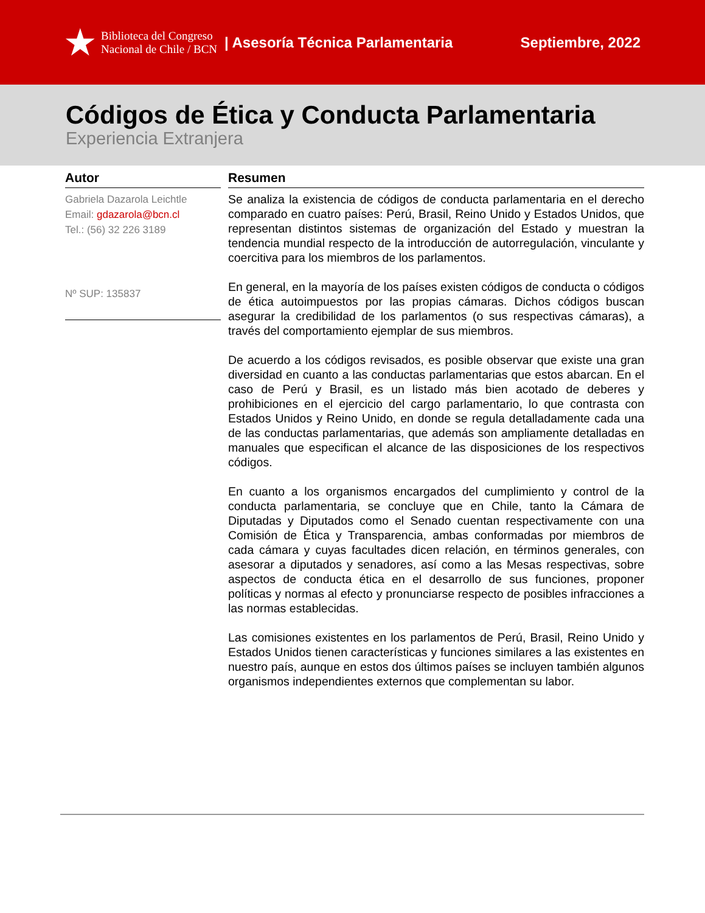★ Biblioteca del Congreso
Nacional de Chile / BCN
| Asesoría Técnica Parlamentaria
Septiembre, 2022
Códigos de Ética y Conducta Parlamentaria
Experiencia Extranjera
Autor
Gabriela Dazarola Leichtle
Email: gdazarola@bcn.cl
Tel.: (56) 32 226 3189
Nº SUP: 135837
Resumen
Se analiza la existencia de códigos de conducta parlamentaria en el derecho comparado en cuatro países: Perú, Brasil, Reino Unido y Estados Unidos, que representan distintos sistemas de organización del Estado y muestran la tendencia mundial respecto de la introducción de autorregulación, vinculante y coercitiva para los miembros de los parlamentos.
En general, en la mayoría de los países existen códigos de conducta o códigos de ética autoimpuestos por las propias cámaras. Dichos códigos buscan asegurar la credibilidad de los parlamentos (o sus respectivas cámaras), a través del comportamiento ejemplar de sus miembros.
De acuerdo a los códigos revisados, es posible observar que existe una gran diversidad en cuanto a las conductas parlamentarias que estos abarcan. En el caso de Perú y Brasil, es un listado más bien acotado de deberes y prohibiciones en el ejercicio del cargo parlamentario, lo que contrasta con Estados Unidos y Reino Unido, en donde se regula detalladamente cada una de las conductas parlamentarias, que además son ampliamente detalladas en manuales que especifican el alcance de las disposiciones de los respectivos códigos.
En cuanto a los organismos encargados del cumplimiento y control de la conducta parlamentaria, se concluye que en Chile, tanto la Cámara de Diputadas y Diputados como el Senado cuentan respectivamente con una Comisión de Ética y Transparencia, ambas conformadas por miembros de cada cámara y cuyas facultades dicen relación, en términos generales, con asesorar a diputados y senadores, así como a las Mesas respectivas, sobre aspectos de conducta ética en el desarrollo de sus funciones, proponer políticas y normas al efecto y pronunciarse respecto de posibles infracciones a las normas establecidas.
Las comisiones existentes en los parlamentos de Perú, Brasil, Reino Unido y Estados Unidos tienen características y funciones similares a las existentes en nuestro país, aunque en estos dos últimos países se incluyen también algunos organismos independientes externos que complementan su labor.